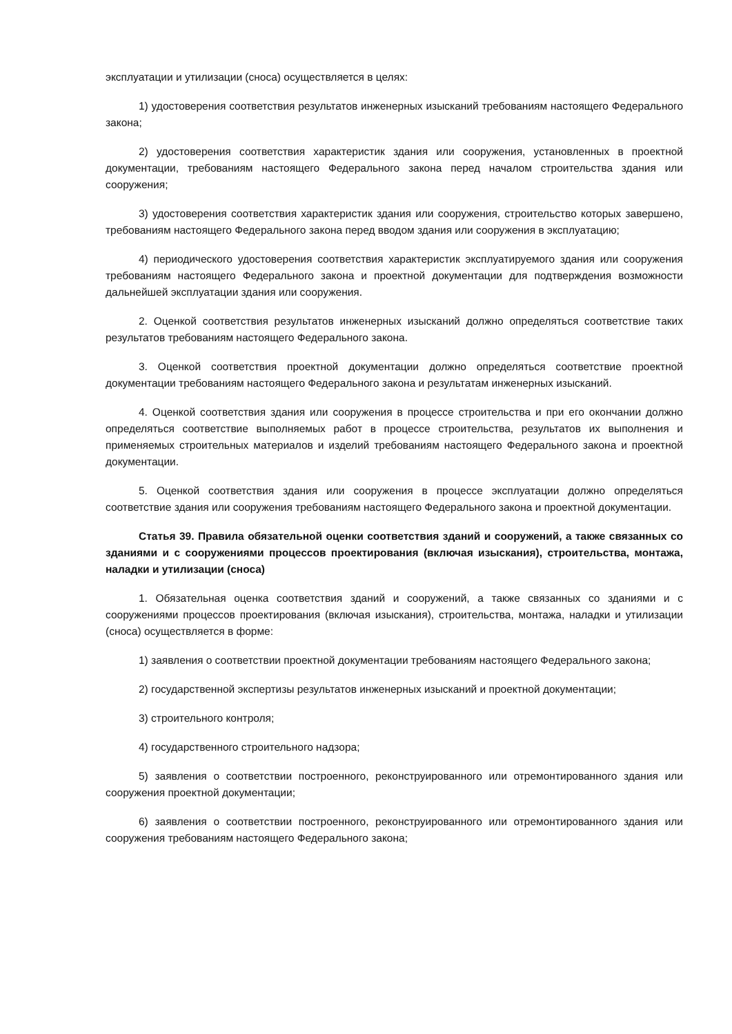эксплуатации и утилизации (сноса) осуществляется в целях:
1) удостоверения соответствия результатов инженерных изысканий требованиям настоящего Федерального закона;
2) удостоверения соответствия характеристик здания или сооружения, установленных в проектной документации, требованиям настоящего Федерального закона перед началом строительства здания или сооружения;
3) удостоверения соответствия характеристик здания или сооружения, строительство которых завершено, требованиям настоящего Федерального закона перед вводом здания или сооружения в эксплуатацию;
4) периодического удостоверения соответствия характеристик эксплуатируемого здания или сооружения требованиям настоящего Федерального закона и проектной документации для подтверждения возможности дальнейшей эксплуатации здания или сооружения.
2. Оценкой соответствия результатов инженерных изысканий должно определяться соответствие таких результатов требованиям настоящего Федерального закона.
3. Оценкой соответствия проектной документации должно определяться соответствие проектной документации требованиям настоящего Федерального закона и результатам инженерных изысканий.
4. Оценкой соответствия здания или сооружения в процессе строительства и при его окончании должно определяться соответствие выполняемых работ в процессе строительства, результатов их выполнения и применяемых строительных материалов и изделий требованиям настоящего Федерального закона и проектной документации.
5. Оценкой соответствия здания или сооружения в процессе эксплуатации должно определяться соответствие здания или сооружения требованиям настоящего Федерального закона и проектной документации.
Статья 39. Правила обязательной оценки соответствия зданий и сооружений, а также связанных со зданиями и с сооружениями процессов проектирования (включая изыскания), строительства, монтажа, наладки и утилизации (сноса)
1. Обязательная оценка соответствия зданий и сооружений, а также связанных со зданиями и с сооружениями процессов проектирования (включая изыскания), строительства, монтажа, наладки и утилизации (сноса) осуществляется в форме:
1) заявления о соответствии проектной документации требованиям настоящего Федерального закона;
2) государственной экспертизы результатов инженерных изысканий и проектной документации;
3) строительного контроля;
4) государственного строительного надзора;
5) заявления о соответствии построенного, реконструированного или отремонтированного здания или сооружения проектной документации;
6) заявления о соответствии построенного, реконструированного или отремонтированного здания или сооружения требованиям настоящего Федерального закона;